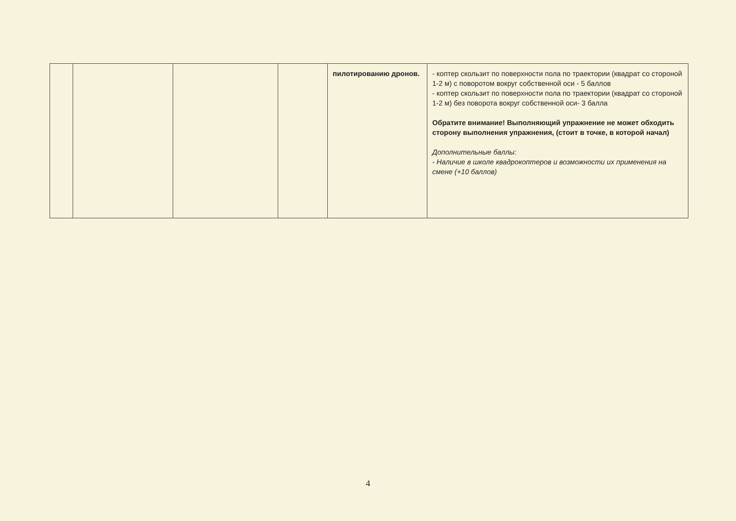| | | | | пилотированию дронов. | - коптер скользит по поверхности пола по траектории (квадрат со стороной 1-2 м) с поворотом вокруг собственной оси - 5 баллов - коптер скользит по поверхности пола по траектории (квадрат со стороной 1-2 м) без поворота вокруг собственной оси- 3 балла Обратите внимание! Выполняющий упражнение не может обходить сторону выполнения упражнения, (стоит в точке, в которой начал) Дополнительные баллы: - Наличие в школе квадрокоптеров и возможности их применения на смене (+10 баллов) |
4